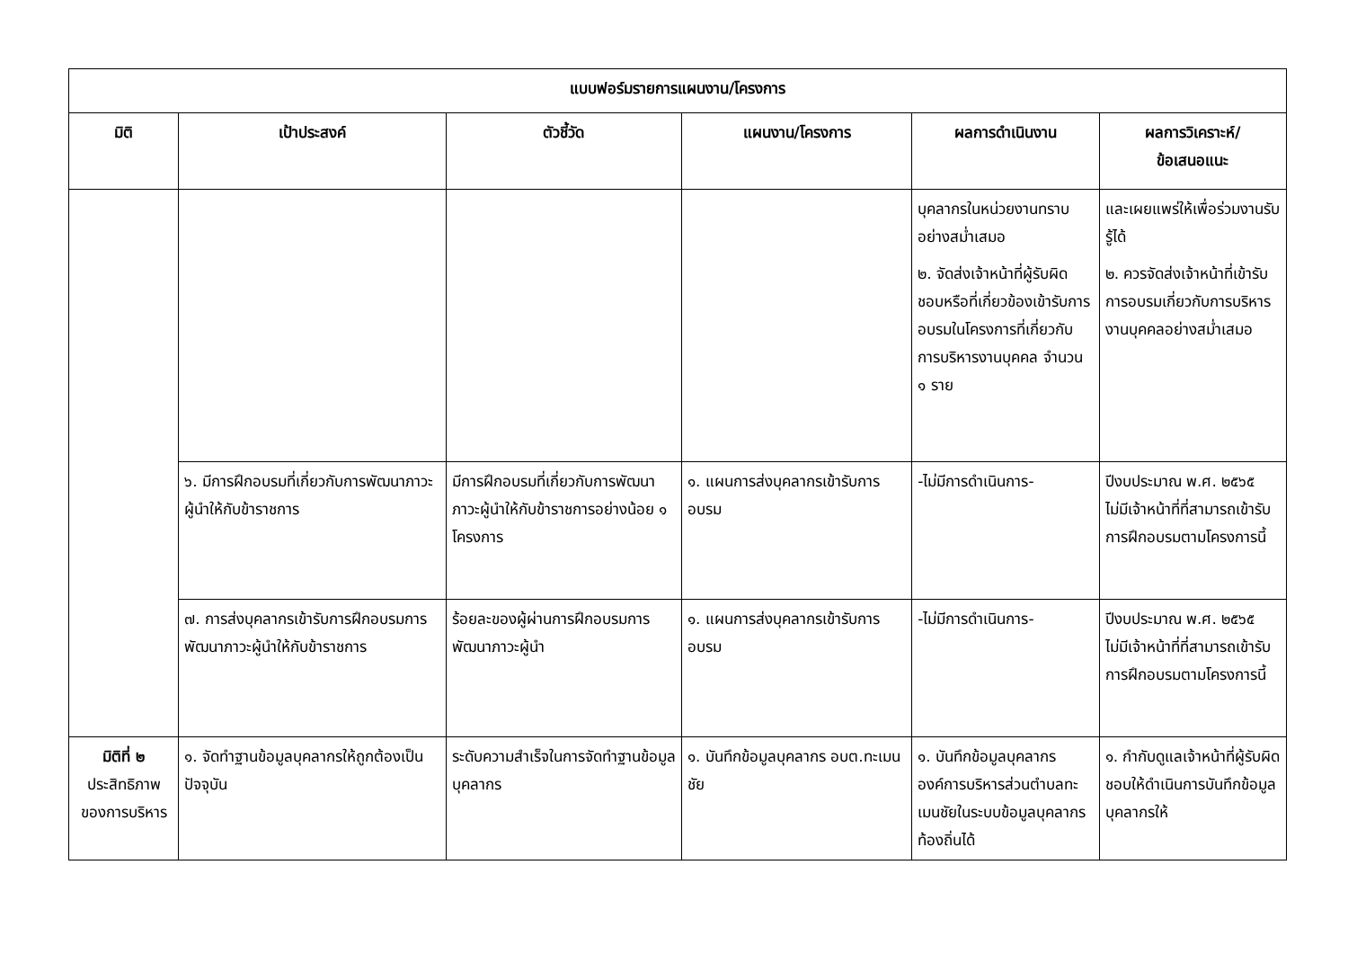| แบบฟอร์มรายการแผนงาน/โครงการ | | | | | |
| --- | --- | --- | --- | --- | --- |
| มิติ | เป้าประสงค์ | ตัวชี้วัด | แผนงาน/โครงการ | ผลการดำเนินงาน | ผลการวิเคราะห์/ ข้อเสนอแนะ |
| | | | | บุคลากรในหน่วยงานทราบอย่างสม่ำเสมอ ๒. จัดส่งเจ้าหน้าที่ผู้รับผิดชอบหรือที่เกี่ยวข้องเข้ารับการอบรมในโครงการที่เกี่ยวกับการบริหารงานบุคคล จำนวน ๑ ราย | และเผยแพร่ให้เพื่อร่วมงานรับรู้ได้ ๒. ควรจัดส่งเจ้าหน้าที่เข้ารับการอบรมเกี่ยวกับการบริหารงานบุคคลอย่างสม่ำเสมอ |
| | ๖. มีการฝึกอบรมที่เกี่ยวกับการพัฒนาภาวะผู้นำให้กับข้าราชการ | มีการฝึกอบรมที่เกี่ยวกับการพัฒนาภาวะผู้นำให้กับข้าราชการอย่างน้อย ๑ โครงการ | ๑. แผนการส่งบุคลากรเข้ารับการอบรม | -ไม่มีการดำเนินการ- | ปีงบประมาณ พ.ศ. ๒๕๖๕ ไม่มีเจ้าหน้าที่ที่สามารถเข้ารับการฝึกอบรมตามโครงการนี้ |
| | ๗. การส่งบุคลากรเข้ารับการฝึกอบรมการพัฒนาภาวะผู้นำให้กับข้าราชการ | ร้อยละของผู้ผ่านการฝึกอบรมการพัฒนาภาวะผู้นำ | ๑. แผนการส่งบุคลากรเข้ารับการอบรม | -ไม่มีการดำเนินการ- | ปีงบประมาณ พ.ศ. ๒๕๖๕ ไม่มีเจ้าหน้าที่ที่สามารถเข้ารับการฝึกอบรมตามโครงการนี้ |
| มิติที่ ๒ ประสิทธิภาพของการบริหาร | ๑. จัดทำฐานข้อมูลบุคลากรให้ถูกต้องเป็นปัจจุบัน | ระดับความสำเร็จในการจัดทำฐานข้อมูลบุคลากร | ๑. บันทึกข้อมูลบุคลากร อบต.ทะเมนชัย | ๑. บันทึกข้อมูลบุคลากรองค์การบริหารส่วนตำบลทะเมนชัยในระบบข้อมูลบุคลากรท้องถิ่นได้ | ๑. กำกับดูแลเจ้าหน้าที่ผู้รับผิดชอบให้ดำเนินการบันทึกข้อมูลบุคลากรให้ |